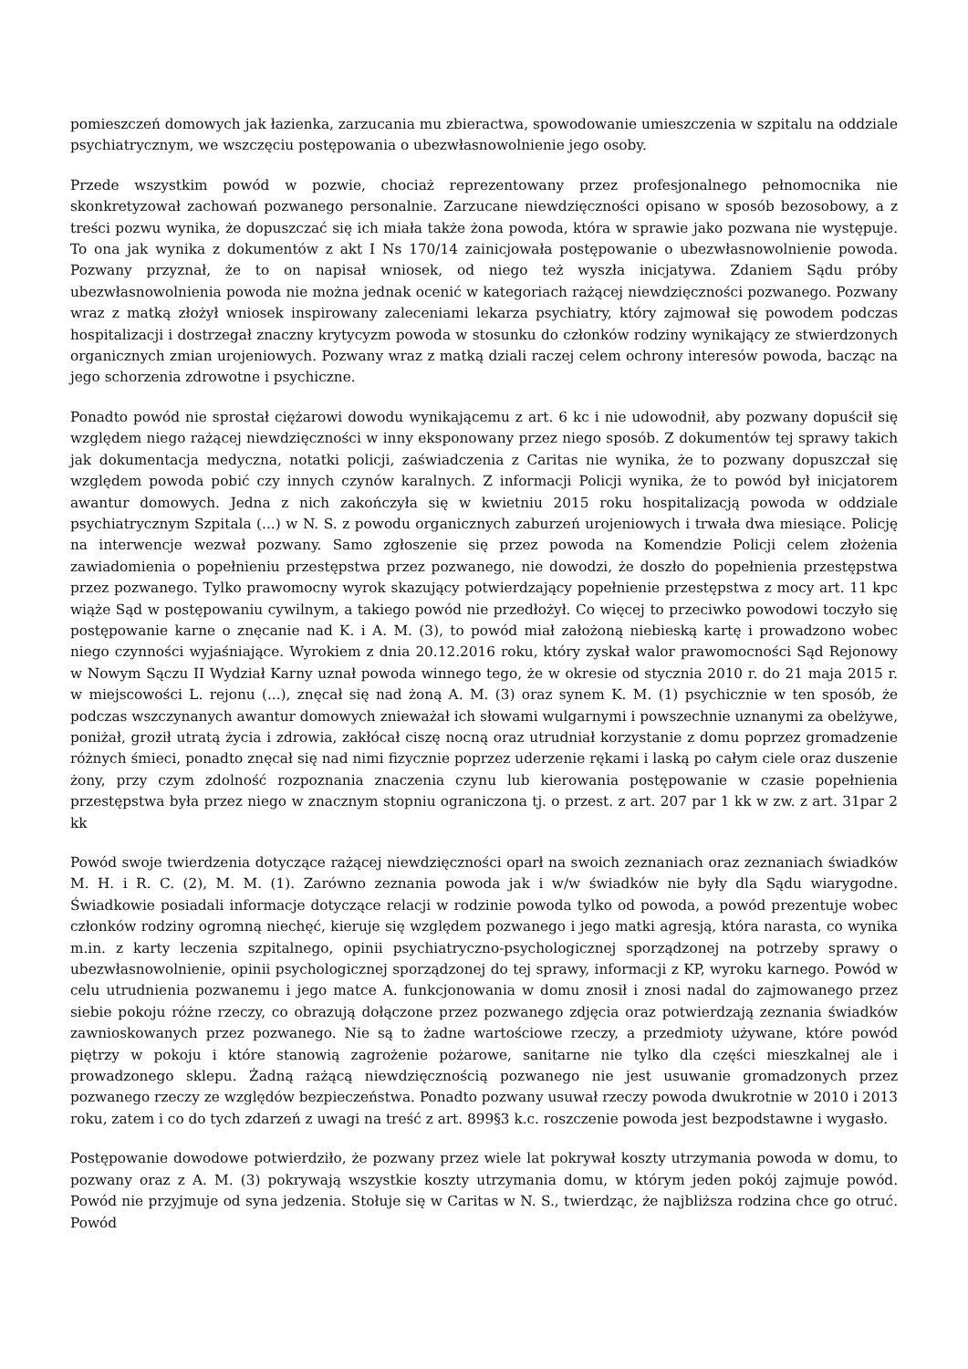pomieszczeń domowych jak łazienka, zarzucania mu zbieractwa, spowodowanie umieszczenia w szpitalu na oddziale psychiatrycznym, we wszczęciu postępowania o ubezwłasnowolnienie jego osoby.
Przede wszystkim powód w pozwie, chociaż reprezentowany przez profesjonalnego pełnomocnika nie skonkretyzował zachowań pozwanego personalnie. Zarzucane niewdzięczności opisano w sposób bezosobowy, a z treści pozwu wynika, że dopuszczać się ich miała także żona powoda, która w sprawie jako pozwana nie występuje. To ona jak wynika z dokumentów z akt I Ns 170/14 zainicjowała postępowanie o ubezwłasnowolnienie powoda. Pozwany przyznał, że to on napisał wniosek, od niego też wyszła inicjatywa. Zdaniem Sądu próby ubezwłasnowolnienia powoda nie można jednak ocenić w kategoriach rażącej niewdzięczności pozwanego. Pozwany wraz z matką złożył wniosek inspirowany zaleceniami lekarza psychiatry, który zajmował się powodem podczas hospitalizacji i dostrzegał znaczny krytycyzm powoda w stosunku do członków rodziny wynikający ze stwierdzonych organicznych zmian urojeniowych. Pozwany wraz z matką dziali raczej celem ochrony interesów powoda, bacząc na jego schorzenia zdrowotne i psychiczne.
Ponadto powód nie sprostał ciężarowi dowodu wynikającemu z art. 6 kc i nie udowodnił, aby pozwany dopuścił się względem niego rażącej niewdzięczności w inny eksponowany przez niego sposób. Z dokumentów tej sprawy takich jak dokumentacja medyczna, notatki policji, zaświadczenia z Caritas nie wynika, że to pozwany dopuszczał się względem powoda pobić czy innych czynów karalnych. Z informacji Policji wynika, że to powód był inicjatorem awantur domowych. Jedna z nich zakończyła się w kwietniu 2015 roku hospitalizacją powoda w oddziale psychiatrycznym Szpitala (...) w N. S. z powodu organicznych zaburzeń urojeniowych i trwała dwa miesiące. Policję na interwencje wezwał pozwany. Samo zgłoszenie się przez powoda na Komendzie Policji celem złożenia zawiadomienia o popełnieniu przestępstwa przez pozwanego, nie dowodzi, że doszło do popełnienia przestępstwa przez pozwanego. Tylko prawomocny wyrok skazujący potwierdzający popełnienie przestępstwa z mocy art. 11 kpc wiąże Sąd w postępowaniu cywilnym, a takiego powód nie przedłożył. Co więcej to przeciwko powodowi toczyło się postępowanie karne o znęcanie nad K. i A. M. (3), to powód miał założoną niebieską kartę i prowadzono wobec niego czynności wyjaśniające. Wyrokiem z dnia 20.12.2016 roku, który zyskał walor prawomocności Sąd Rejonowy w Nowym Sączu II Wydział Karny uznał powoda winnego tego, że w okresie od stycznia 2010 r. do 21 maja 2015 r. w miejscowości L. rejonu (...), znęcał się nad żoną A. M. (3) oraz synem K. M. (1) psychicznie w ten sposób, że podczas wszczynanych awantur domowych znieważał ich słowami wulgarnymi i powszechnie uznanymi za obelżywe, poniżał, groził utratą życia i zdrowia, zakłócał ciszę nocną oraz utrudniał korzystanie z domu poprzez gromadzenie różnych śmieci, ponadto znęcał się nad nimi fizycznie poprzez uderzenie rękami i laską po całym ciele oraz duszenie żony, przy czym zdolność rozpoznania znaczenia czynu lub kierowania postępowanie w czasie popełnienia przestępstwa była przez niego w znacznym stopniu ograniczona tj. o przest. z art. 207 par 1 kk w zw. z art. 31par 2 kk
Powód swoje twierdzenia dotyczące rażącej niewdzięczności oparł na swoich zeznaniach oraz zeznaniach świadków M. H. i R. C. (2), M. M. (1). Zarówno zeznania powoda jak i w/w świadków nie były dla Sądu wiarygodne. Świadkowie posiadali informacje dotyczące relacji w rodzinie powoda tylko od powoda, a powód prezentuje wobec członków rodziny ogromną niechęć, kieruje się względem pozwanego i jego matki agresją, która narasta, co wynika m.in. z karty leczenia szpitalnego, opinii psychiatryczno-psychologicznej sporządzonej na potrzeby sprawy o ubezwłasnowolnienie, opinii psychologicznej sporządzonej do tej sprawy, informacji z KP, wyroku karnego. Powód w celu utrudnienia pozwanemu i jego matce A. funkcjonowania w domu znosił i znosi nadal do zajmowanego przez siebie pokoju różne rzeczy, co obrazują dołączone przez pozwanego zdjęcia oraz potwierdzają zeznania świadków zawnioskowanych przez pozwanego. Nie są to żadne wartościowe rzeczy, a przedmioty używane, które powód piętrzy w pokoju i które stanowią zagrożenie pożarowe, sanitarne nie tylko dla części mieszkalnej ale i prowadzonego sklepu. Żadną rażącą niewdzięcznością pozwanego nie jest usuwanie gromadzonych przez pozwanego rzeczy ze względów bezpieczeństwa. Ponadto pozwany usuwał rzeczy powoda dwukrotnie w 2010 i 2013 roku, zatem i co do tych zdarzeń z uwagi na treść z art. 899§3 k.c. roszczenie powoda jest bezpodstawne i wygasło.
Postępowanie dowodowe potwierdziło, że pozwany przez wiele lat pokrywał koszty utrzymania powoda w domu, to pozwany oraz z A. M. (3) pokrywają wszystkie koszty utrzymania domu, w którym jeden pokój zajmuje powód. Powód nie przyjmuje od syna jedzenia. Stołuje się w Caritas w N. S., twierdząc, że najbliższa rodzina chce go otruć. Powód